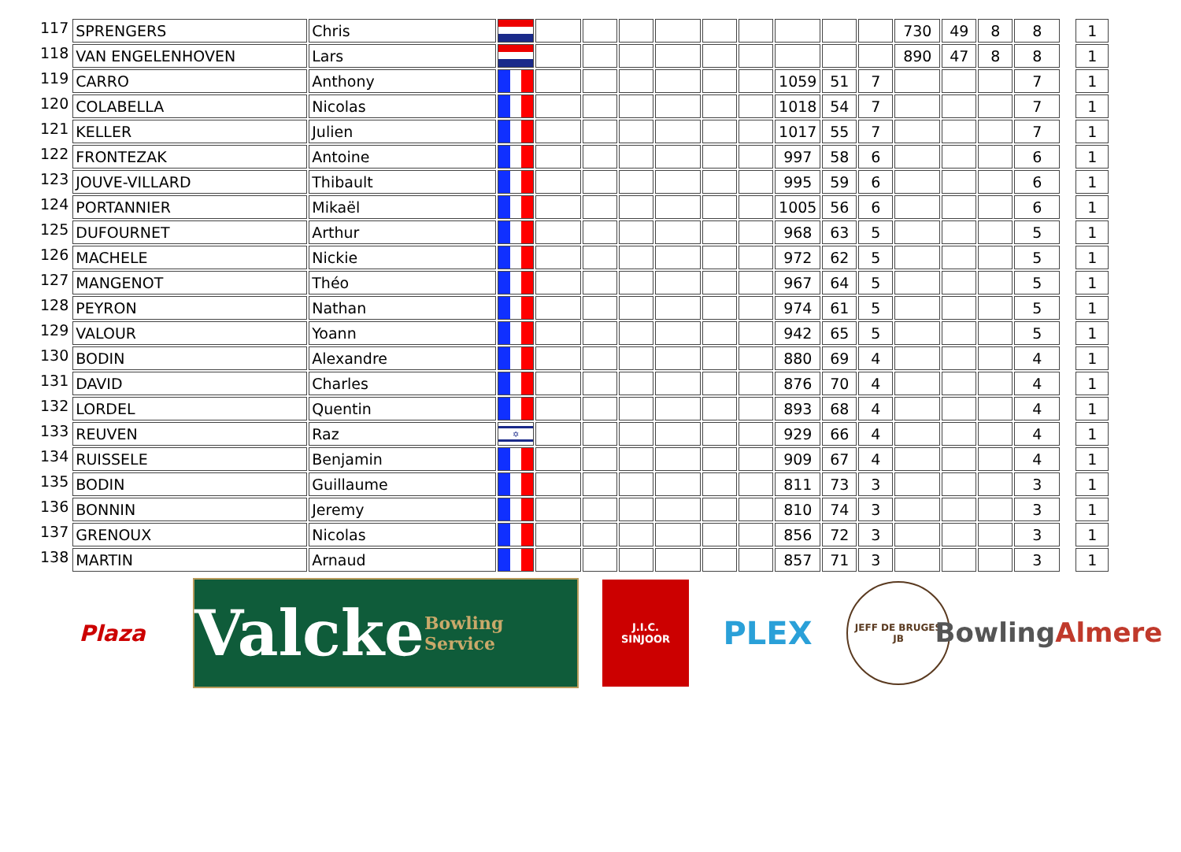| 117 | SPRENGERS | Chris | | | | | | | | | | | 730 | 49 | 8 | 8 | | 1 |
| 118 | VAN ENGELENHOVEN | Lars | | | | | | | | | | | 890 | 47 | 8 | 8 | | 1 |
| 119 | CARRO | Anthony | | | | | | | | 1059 | 51 | 7 | | | | 7 | | 1 |
| 120 | COLABELLA | Nicolas | | | | | | | | 1018 | 54 | 7 | | | | 7 | | 1 |
| 121 | KELLER | Julien | | | | | | | | 1017 | 55 | 7 | | | | 7 | | 1 |
| 122 | FRONTEZAK | Antoine | | | | | | | | 997 | 58 | 6 | | | | 6 | | 1 |
| 123 | JOUVE-VILLARD | Thibault | | | | | | | | 995 | 59 | 6 | | | | 6 | | 1 |
| 124 | PORTANNIER | Mikaël | | | | | | | | 1005 | 56 | 6 | | | | 6 | | 1 |
| 125 | DUFOURNET | Arthur | | | | | | | | 968 | 63 | 5 | | | | 5 | | 1 |
| 126 | MACHELE | Nickie | | | | | | | | 972 | 62 | 5 | | | | 5 | | 1 |
| 127 | MANGENOT | Théo | | | | | | | | 967 | 64 | 5 | | | | 5 | | 1 |
| 128 | PEYRON | Nathan | | | | | | | | 974 | 61 | 5 | | | | 5 | | 1 |
| 129 | VALOUR | Yoann | | | | | | | | 942 | 65 | 5 | | | | 5 | | 1 |
| 130 | BODIN | Alexandre | | | | | | | | 880 | 69 | 4 | | | | 4 | | 1 |
| 131 | DAVID | Charles | | | | | | | | 876 | 70 | 4 | | | | 4 | | 1 |
| 132 | LORDEL | Quentin | | | | | | | | 893 | 68 | 4 | | | | 4 | | 1 |
| 133 | REUVEN | Raz | ✡ | | | | | | | 929 | 66 | 4 | | | | 4 | | 1 |
| 134 | RUISSELE | Benjamin | | | | | | | | 909 | 67 | 4 | | | | 4 | | 1 |
| 135 | BODIN | Guillaume | | | | | | | | 811 | 73 | 3 | | | | 3 | | 1 |
| 136 | BONNIN | Jeremy | | | | | | | | 810 | 74 | 3 | | | | 3 | | 1 |
| 137 | GRENOUX | Nicolas | | | | | | | | 856 | 72 | 3 | | | | 3 | | 1 |
| 138 | MARTIN | Arnaud | | | | | | | | 857 | 71 | 3 | | | | 3 | | 1 |
Plaza
Valcke Bowling Service
J.I.C.
SINJOOR
PLEX
JEFF DE BRUGES
JB
Bowling
Almere